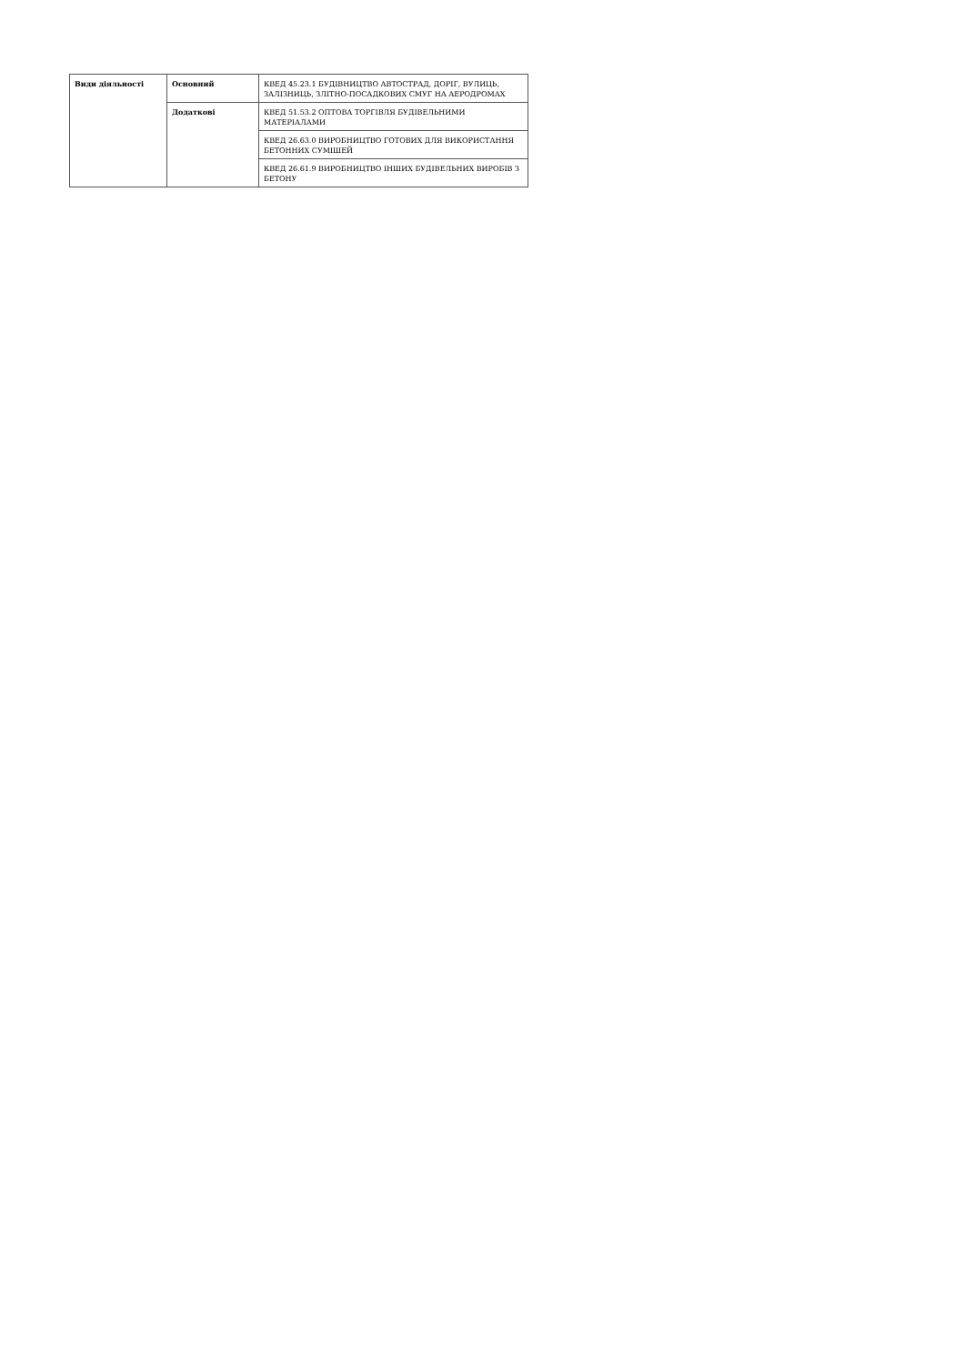| Види діяльності | Основний | КВЕД 45.23.1 БУДІВНИЦТВО АВТОСТРАД, ДОРІГ, ВУЛИЦЬ, ЗАЛІЗНИЦЬ, ЗЛІТНО-ПОСАДКОВИХ СМУГ НА АЕРОДРОМАХ |
| | Додаткові | КВЕД 51.53.2 ОПТОВА ТОРГІВЛЯ БУДІВЕЛЬНИМИ МАТЕРІАЛАМИ |
| | | КВЕД 26.63.0 ВИРОБНИЦТВО ГОТОВИХ ДЛЯ ВИКОРИСТАННЯ БЕТОННИХ СУМІШЕЙ |
| | | КВЕД 26.61.9 ВИРОБНИЦТВО ІНШИХ БУДІВЕЛЬНИХ ВИРОБІВ З БЕТОНУ |